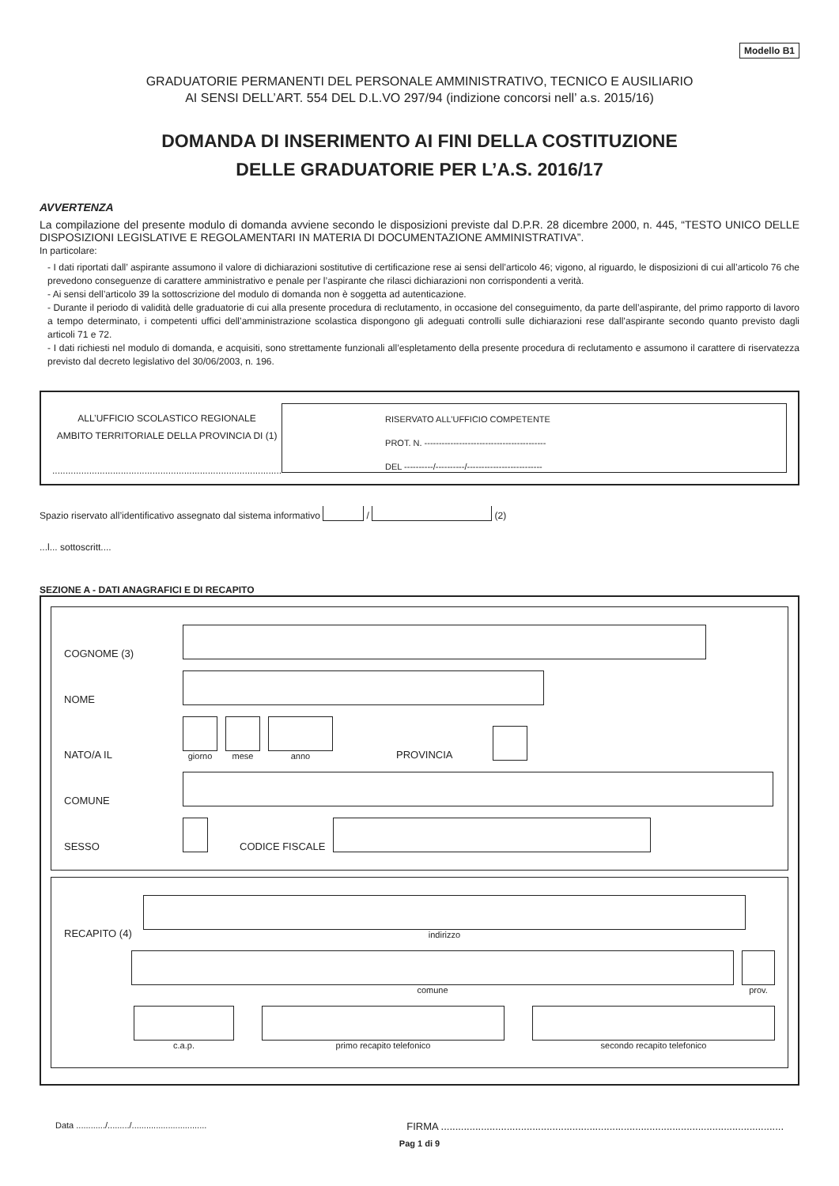Modello B1
GRADUATORIE PERMANENTI DEL PERSONALE AMMINISTRATIVO, TECNICO E AUSILIARIO
AI SENSI DELL’ART. 554 DEL D.L.VO 297/94 (indizione concorsi nell’ a.s. 2015/16)
DOMANDA DI INSERIMENTO AI FINI DELLA COSTITUZIONE
DELLE GRADUATORIE PER L’A.S. 2016/17
AVVERTENZA
La compilazione del presente modulo di domanda avviene secondo le disposizioni previste dal D.P.R. 28 dicembre 2000, n. 445, “TESTO UNICO DELLE DISPOSIZIONI LEGISLATIVE E REGOLAMENTARI IN MATERIA DI DOCUMENTAZIONE AMMINISTRATIVA”.
In particolare:
- I dati riportati dall’ aspirante assumono il valore di dichiarazioni sostitutive di certificazione rese ai sensi dell’articolo 46; vigono, al riguardo, le disposizioni di cui all’articolo 76 che prevedono conseguenze di carattere amministrativo e penale per l’aspirante che rilasci dichiarazioni non corrispondenti a verità.
- Ai sensi dell’articolo 39 la sottoscrizione del modulo di domanda non è soggetta ad autenticazione.
- Durante il periodo di validità delle graduatorie di cui alla presente procedura di reclutamento, in occasione del conseguimento, da parte dell’aspirante, del primo rapporto di lavoro a tempo determinato, i competenti uffici dell’amministrazione scolastica dispongono gli adeguati controlli sulle dichiarazioni rese dall’aspirante secondo quanto previsto dagli articoli 71 e 72.
- I dati richiesti nel modulo di domanda, e acquisiti, sono strettamente funzionali all’espletamento della presente procedura di reclutamento e assumono il carattere di riservatezza previsto dal decreto legislativo del 30/06/2003, n. 196.
ALL’UFFICIO SCOLASTICO REGIONALE
AMBITO TERRITORIALE DELLA PROVINCIA DI (1)
.......................................................................................
RISERVATO ALL’UFFICIO COMPETENTE
PROT. N. ------------------------------------------
DEL ----------/----------/--------------------------
Spazio riservato all’identificativo assegnato dal sistema informativo / (2)
...l... sottoscritt....
SEZIONE A - DATI ANAGRAFICI E DI RECAPITO
COGNOME (3)
NOME
NATO/A IL
giorno
mese
anno
PROVINCIA
COMUNE
SESSO
CODICE FISCALE
RECAPITO (4)
indirizzo
comune
prov.
c.a.p.
primo recapito telefonico
secondo recapito telefonico
Data ............/........./............................... FIRMA ........................................................................................................................
Pag 1 di 9